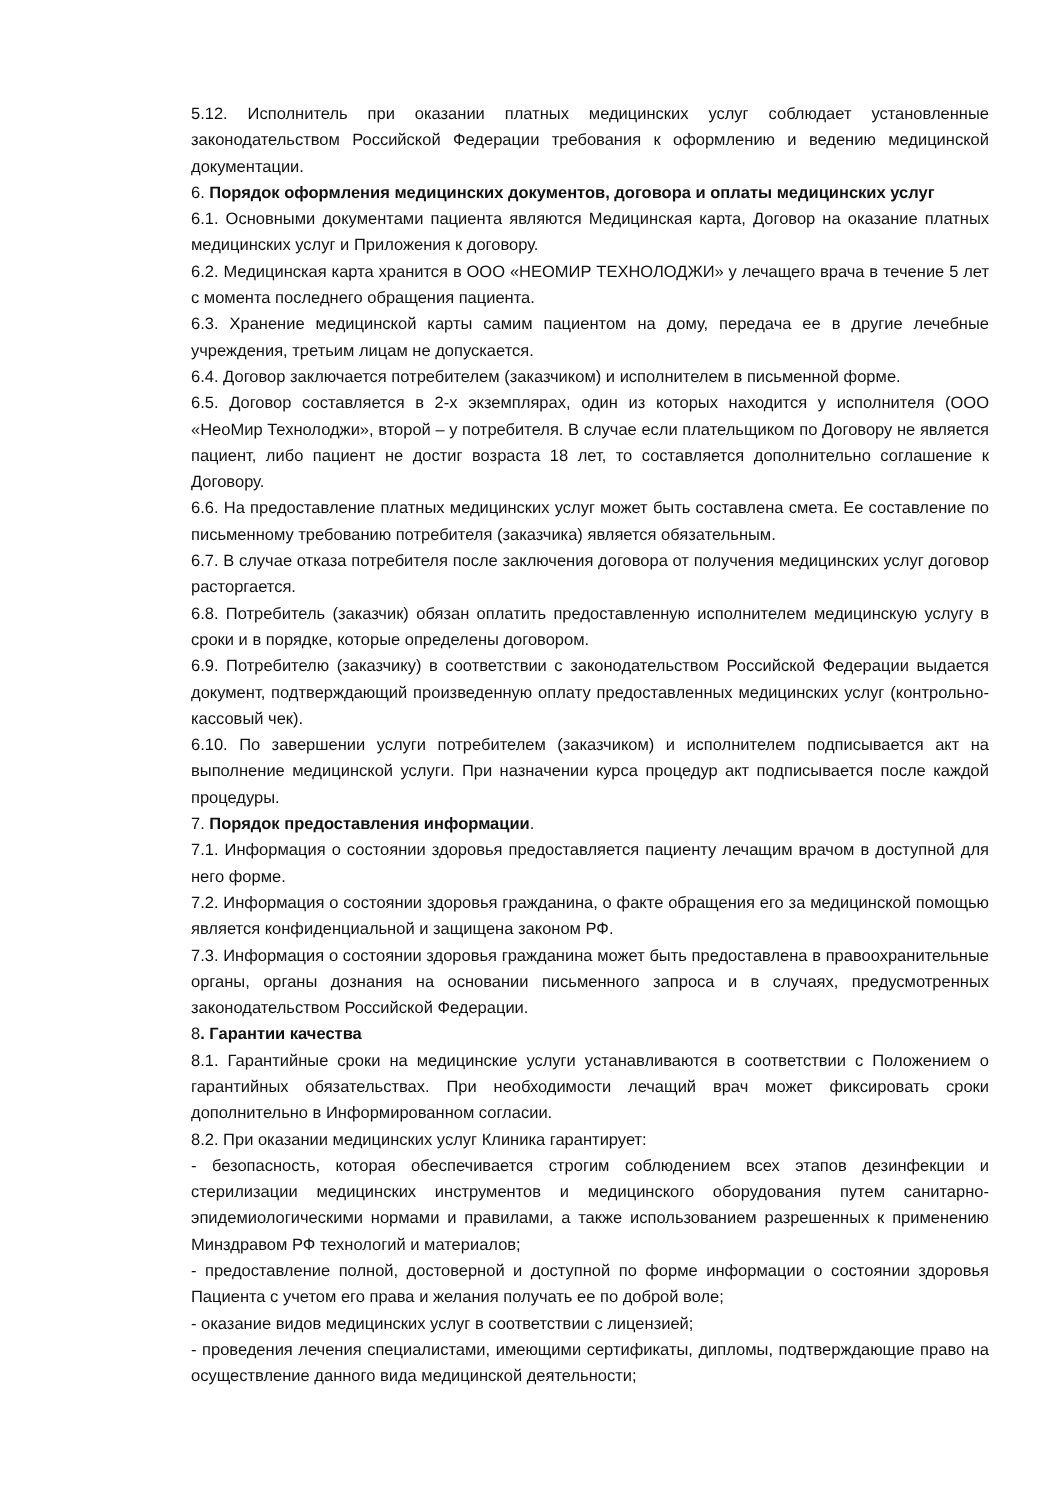5.12. Исполнитель при оказании платных медицинских услуг соблюдает установленные законодательством Российской Федерации требования к оформлению и ведению медицинской документации.
6. Порядок оформления медицинских документов, договора и оплаты медицинских услуг
6.1. Основными документами пациента являются Медицинская карта, Договор на оказание платных медицинских услуг и Приложения к договору.
6.2. Медицинская карта хранится в ООО «НЕОМИР ТЕХНОЛОДЖИ» у лечащего врача в течение 5 лет с момента последнего обращения пациента.
6.3. Хранение медицинской карты самим пациентом на дому, передача ее в другие лечебные учреждения, третьим лицам не допускается.
6.4. Договор заключается потребителем (заказчиком) и исполнителем в письменной форме.
6.5. Договор составляется в 2-х экземплярах, один из которых находится у исполнителя (ООО «НеоМир Технолоджи», второй – у потребителя. В случае если плательщиком по Договору не является пациент, либо пациент не достиг возраста 18 лет, то составляется дополнительно соглашение к Договору.
6.6. На предоставление платных медицинских услуг может быть составлена смета. Ее составление по письменному требованию потребителя (заказчика) является обязательным.
6.7. В случае отказа потребителя после заключения договора от получения медицинских услуг договор расторгается.
6.8. Потребитель (заказчик) обязан оплатить предоставленную исполнителем медицинскую услугу в сроки и в порядке, которые определены договором.
6.9. Потребителю (заказчику) в соответствии с законодательством Российской Федерации выдается документ, подтверждающий произведенную оплату предоставленных медицинских услуг (контрольно-кассовый чек).
6.10. По завершении услуги потребителем (заказчиком) и исполнителем подписывается акт на выполнение медицинской услуги. При назначении курса процедур акт подписывается после каждой процедуры.
7. Порядок предоставления информации.
7.1. Информация о состоянии здоровья предоставляется пациенту лечащим врачом в доступной для него форме.
7.2. Информация о состоянии здоровья гражданина, о факте обращения его за медицинской помощью является конфиденциальной и защищена законом РФ.
7.3. Информация о состоянии здоровья гражданина может быть предоставлена в правоохранительные органы, органы дознания на основании письменного запроса и в случаях, предусмотренных законодательством Российской Федерации.
8. Гарантии качества
8.1. Гарантийные сроки на медицинские услуги устанавливаются в соответствии с Положением о гарантийных обязательствах. При необходимости лечащий врач может фиксировать сроки дополнительно в Информированном согласии.
8.2. При оказании медицинских услуг Клиника гарантирует:
- безопасность, которая обеспечивается строгим соблюдением всех этапов дезинфекции и стерилизации медицинских инструментов и медицинского оборудования путем санитарно-эпидемиологическими нормами и правилами, а также использованием разрешенных к применению Минздравом РФ технологий и материалов;
- предоставление полной, достоверной и доступной по форме информации о состоянии здоровья Пациента с учетом его права и желания получать ее по доброй воле;
- оказание видов медицинских услуг в соответствии с лицензией;
- проведения лечения специалистами, имеющими сертификаты, дипломы, подтверждающие право на осуществление данного вида медицинской деятельности;